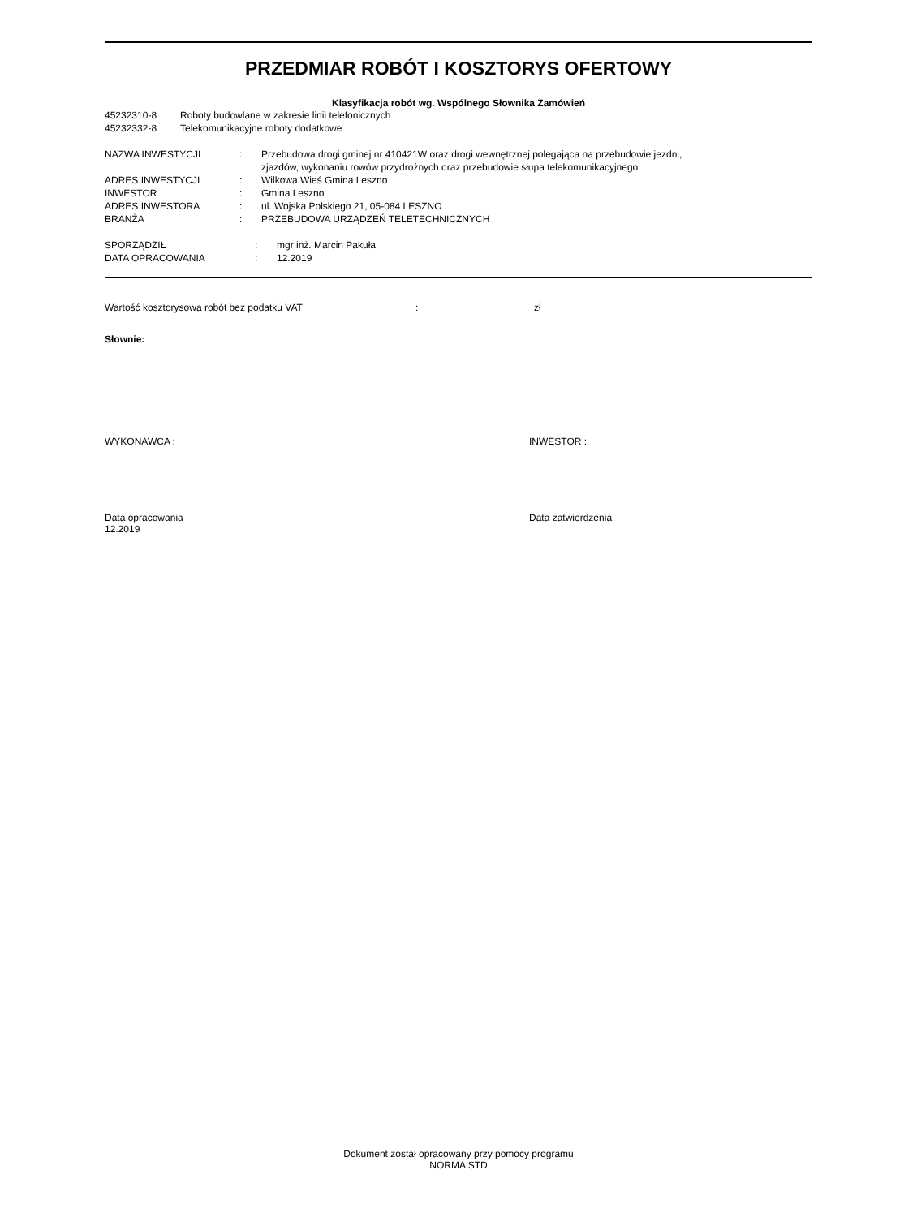PRZEDMIAR ROBÓT I KOSZTORYS OFERTOWY
Klasyfikacja robót wg. Wspólnego Słownika Zamówień
| 45232310-8 | Roboty budowlane w zakresie linii telefonicznych |
| 45232332-8 | Telekomunikacyjne roboty dodatkowe |
| NAZWA INWESTYCJI | : | Przebudowa drogi gminej nr 410421W oraz drogi wewnętrznej polegająca na przebudowie jezdni, zjazdów, wykonaniu rowów przydrożnych oraz przebudowie słupa telekomunikacyjnego |
| ADRES INWESTYCJI | : | Wilkowa Wieś Gmina Leszno |
| INWESTOR | : | Gmina Leszno |
| ADRES INWESTORA | : | ul. Wojska Polskiego 21, 05-084 LESZNO |
| BRANŻA | : | PRZEBUDOWA URZĄDZEŃ TELETECHNICZNYCH |
| SPORZĄDZIŁ | : | mgr inż. Marcin Pakuła |
| DATA OPRACOWANIA | : | 12.2019 |
| Wartość kosztorysowa robót bez podatku VAT | : | zł |
Słownie:
WYKONAWCA : INWESTOR :
Data opracowania
12.2019
Data zatwierdzenia
Dokument został opracowany przy pomocy programu
NORMA STD